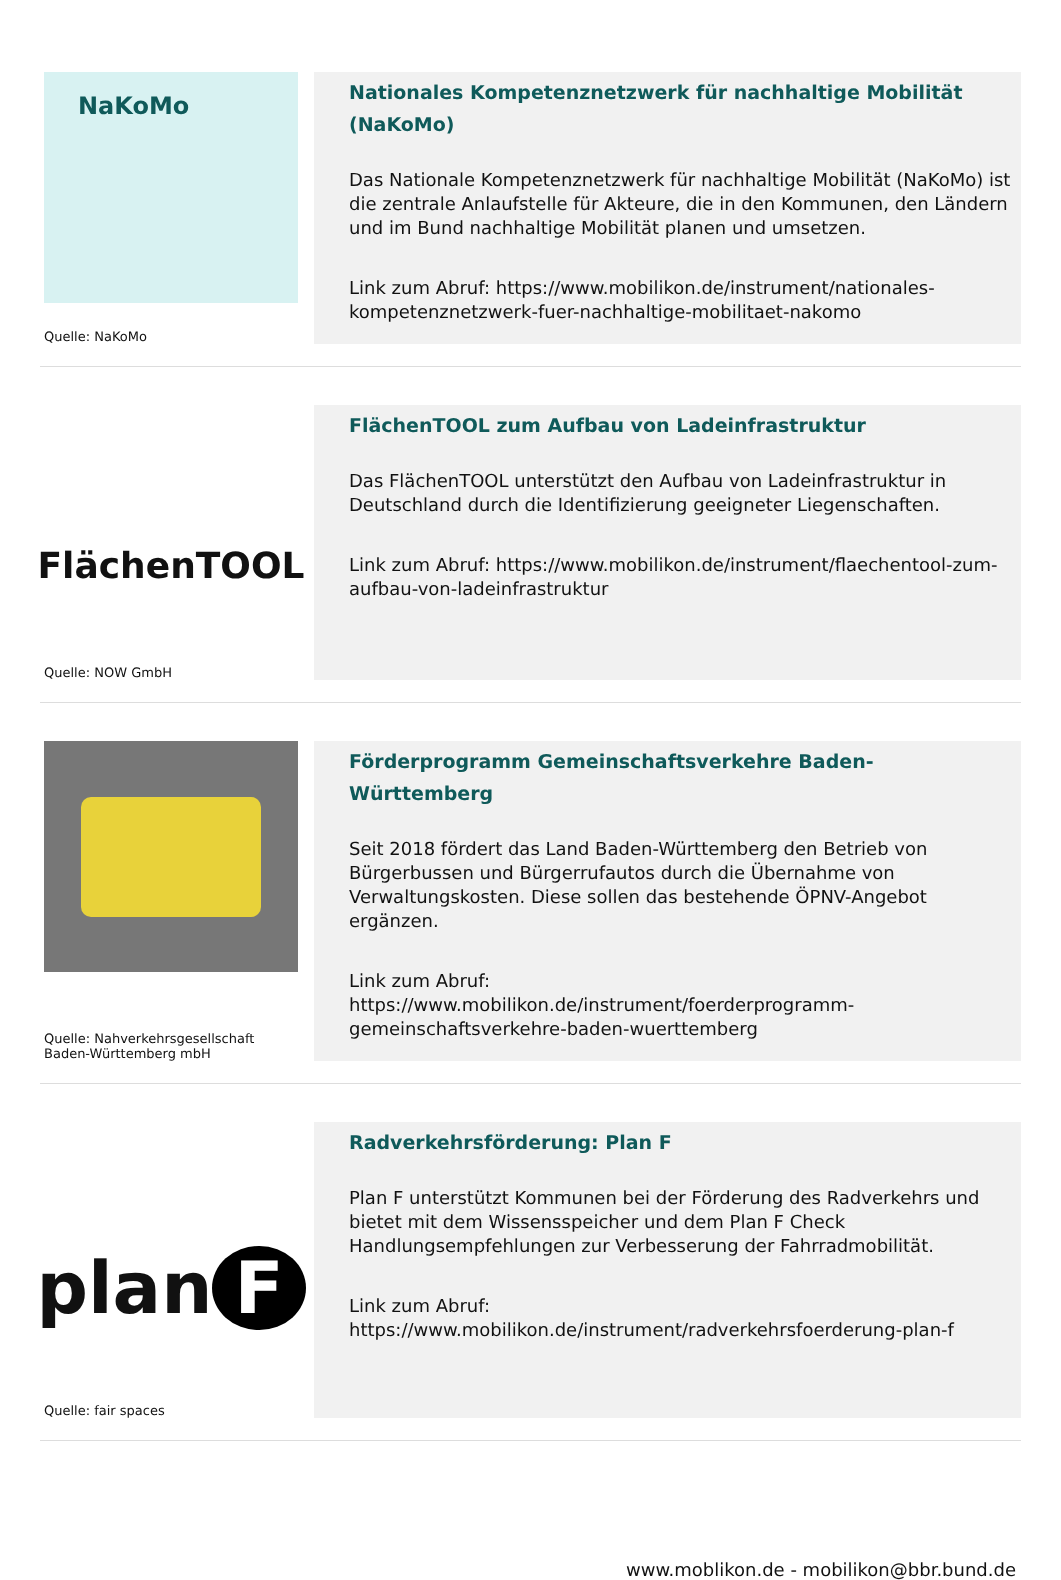NaKoMo
Quelle: NaKoMo
Nationales Kompetenznetzwerk für nachhaltige Mobilität (NaKoMo)
Das Nationale Kompetenznetzwerk für nachhaltige Mobilität (NaKoMo) ist die zentrale Anlaufstelle für Akteure, die in den Kommunen, den Ländern und im Bund nachhaltige Mobilität planen und umsetzen.
Link zum Abruf: https://www.mobilikon.de/instrument/nationales-kompetenznetzwerk-fuer-nachhaltige-mobilitaet-nakomo
FlächenTOOL
Quelle: NOW GmbH
FlächenTOOL zum Aufbau von Ladeinfrastruktur
Das FlächenTOOL unterstützt den Aufbau von Ladeinfrastruktur in Deutschland durch die Identifizierung geeigneter Liegenschaften.
Link zum Abruf: https://www.mobilikon.de/instrument/flaechentool-zum-aufbau-von-ladeinfrastruktur
Quelle: Nahverkehrsgesellschaft Baden-Württemberg mbH
Förderprogramm Gemeinschaftsverkehre Baden-Württemberg
Seit 2018 fördert das Land Baden-Württemberg den Betrieb von Bürgerbussen und Bürgerrufautos durch die Übernahme von Verwaltungskosten. Diese sollen das bestehende ÖPNV-Angebot ergänzen.
Link zum Abruf:
https://www.mobilikon.de/instrument/foerderprogramm-gemeinschaftsverkehre-baden-wuerttemberg
plan F
Quelle: fair spaces
Radverkehrsförderung: Plan F
Plan F unterstützt Kommunen bei der Förderung des Radverkehrs und bietet mit dem Wissensspeicher und dem Plan F Check Handlungsempfehlungen zur Verbesserung der Fahrradmobilität.
Link zum Abruf:
https://www.mobilikon.de/instrument/radverkehrsfoerderung-plan-f
www.moblikon.de - mobilikon@bbr.bund.de